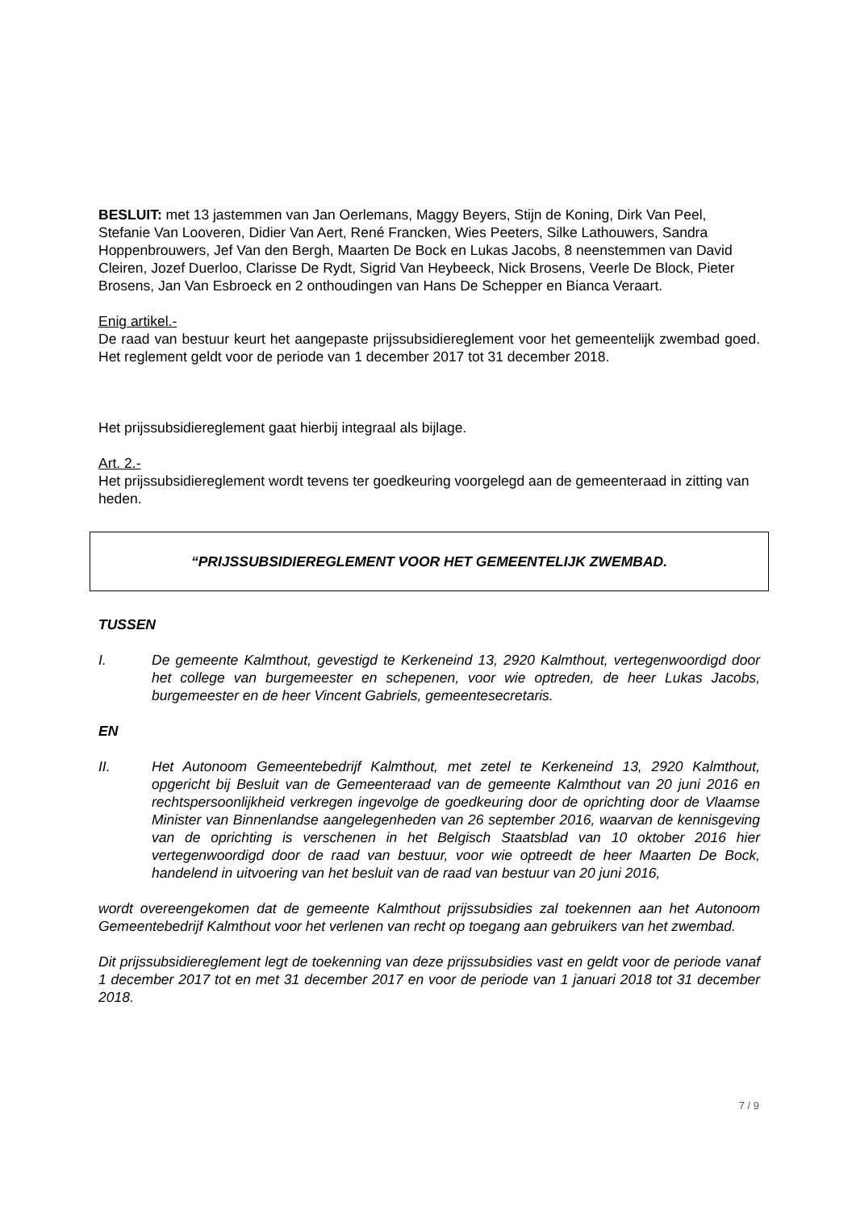BESLUIT: met 13 jastemmen van Jan Oerlemans, Maggy Beyers, Stijn de Koning, Dirk Van Peel, Stefanie Van Looveren, Didier Van Aert, René Francken, Wies Peeters, Silke Lathouwers, Sandra Hoppenbrouwers, Jef Van den Bergh, Maarten De Bock en Lukas Jacobs, 8 neenstemmen van David Cleiren, Jozef Duerloo, Clarisse De Rydt, Sigrid Van Heybeeck, Nick Brosens, Veerle De Block, Pieter Brosens, Jan Van Esbroeck en 2 onthoudingen van Hans De Schepper en Bianca Veraart.
Enig artikel.-
De raad van bestuur keurt het aangepaste prijssubsidiereglement voor het gemeentelijk zwembad goed. Het reglement geldt voor de periode van 1 december 2017 tot 31 december 2018.
Het prijssubsidiereglement gaat hierbij integraal als bijlage.
Art. 2.-
Het prijssubsidiereglement wordt tevens ter goedkeuring voorgelegd aan de gemeenteraad in zitting van heden.
“PRIJSSUBSIDIEREGLEMENT VOOR HET GEMEENTELIJK ZWEMBAD.
TUSSEN
I. De gemeente Kalmthout, gevestigd te Kerkeneind 13, 2920 Kalmthout, vertegenwoordigd door het college van burgemeester en schepenen, voor wie optreden, de heer Lukas Jacobs, burgemeester en de heer Vincent Gabriels, gemeentesecretaris.
EN
II. Het Autonoom Gemeentebedrijf Kalmthout, met zetel te Kerkeneind 13, 2920 Kalmthout, opgericht bij Besluit van de Gemeenteraad van de gemeente Kalmthout van 20 juni 2016 en rechtspersoonlijkheid verkregen ingevolge de goedkeuring door de oprichting door de Vlaamse Minister van Binnenlandse aangelegenheden van 26 september 2016, waarvan de kennisgeving van de oprichting is verschenen in het Belgisch Staatsblad van 10 oktober 2016 hier vertegenwoordigd door de raad van bestuur, voor wie optreedt de heer Maarten De Bock, handelend in uitvoering van het besluit van de raad van bestuur van 20 juni 2016,
wordt overeengekomen dat de gemeente Kalmthout prijssubsidies zal toekennen aan het Autonoom Gemeentebedrijf Kalmthout voor het verlenen van recht op toegang aan gebruikers van het zwembad.
Dit prijssubsidiereglement legt de toekenning van deze prijssubsidies vast en geldt voor de periode vanaf 1 december 2017 tot en met 31 december 2017 en voor de periode van 1 januari 2018 tot 31 december 2018.
7 / 9